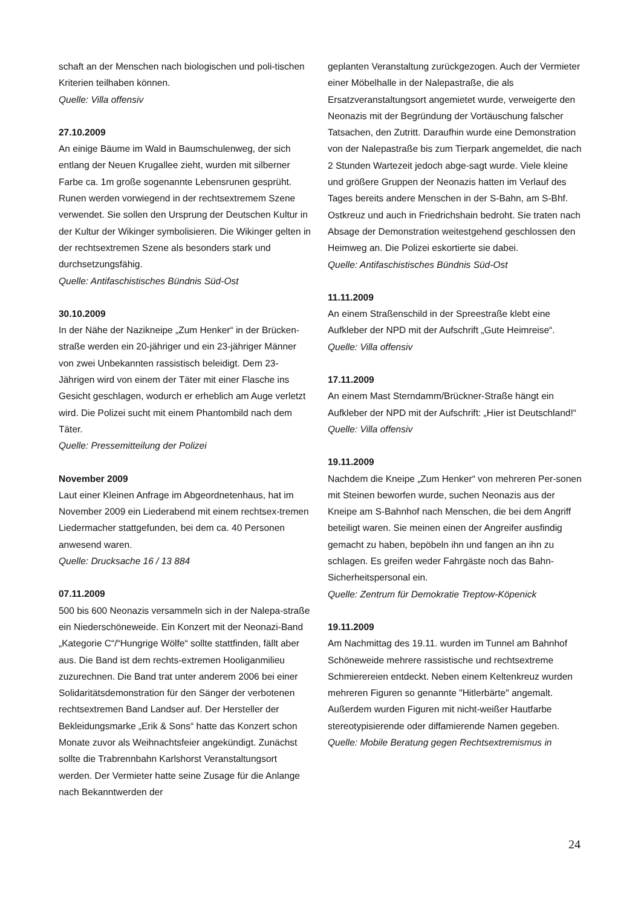schaft an der Menschen nach biologischen und poli-tischen Kriterien teilhaben können.
Quelle: Villa offensiv
27.10.2009
An einige Bäume im Wald in Baumschulenweg, der sich entlang der Neuen Krugallee zieht, wurden mit silberner Farbe ca. 1m große sogenannte Lebensrunen gesprüht. Runen werden vorwiegend in der rechtsextremem Szene verwendet. Sie sollen den Ursprung der Deutschen Kultur in der Kultur der Wikinger symbolisieren. Die Wikinger gelten in der rechtsextremen Szene als besonders stark und durchsetzungsfähig.
Quelle: Antifaschistisches Bündnis Süd-Ost
30.10.2009
In der Nähe der Nazikneipe „Zum Henker“ in der Brücken-straße werden ein 20-jähriger und ein 23-jähriger Männer von zwei Unbekannten rassistisch beleidigt. Dem 23-Jährigen wird von einem der Täter mit einer Flasche ins Gesicht geschlagen, wodurch er erheblich am Auge verletzt wird. Die Polizei sucht mit einem Phantombild nach dem Täter.
Quelle: Pressemitteilung der Polizei
November 2009
Laut einer Kleinen Anfrage im Abgeordnetenhaus, hat im November 2009 ein Liederabend mit einem rechtsex-tremen Liedermacher stattgefunden, bei dem ca. 40 Personen anwesend waren.
Quelle: Drucksache 16 / 13 884
07.11.2009
500 bis 600 Neonazis versammeln sich in der Nalepa-straße ein Niederschöneweide. Ein Konzert mit der Neonazi-Band „Kategorie C“/“Hungrige Wölfe“ sollte stattfinden, fällt aber aus. Die Band ist dem rechts-extremen Hooliganmilieu zuzurechnen. Die Band trat unter anderem 2006 bei einer Solidaritätsdemonstration für den Sänger der verbotenen rechtsextremen Band Landser auf. Der Hersteller der Bekleidungsmarke „Erik & Sons“ hatte das Konzert schon Monate zuvor als Weihnachtsfeier angekündigt. Zunächst sollte die Trabrennbahn Karlshorst Veranstaltungsort werden. Der Vermieter hatte seine Zusage für die Anlange nach Bekanntwerden der
geplanten Veranstaltung zurückgezogen. Auch der Vermieter einer Möbelhalle in der Nalepastraße, die als Ersatzveranstaltungsort angemietet wurde, verweigerte den Neonazis mit der Begründung der Vortäuschung falscher Tatsachen, den Zutritt. Daraufhin wurde eine Demonstration von der Nalepastraße bis zum Tierpark angemeldet, die nach 2 Stunden Wartezeit jedoch abge-sagt wurde. Viele kleine und größere Gruppen der Neonazis hatten im Verlauf des Tages bereits andere Menschen in der S-Bahn, am S-Bhf. Ostkreuz und auch in Friedrichshain bedroht. Sie traten nach Absage der Demonstration weitestgehend geschlossen den Heimweg an. Die Polizei eskortierte sie dabei.
Quelle: Antifaschistisches Bündnis Süd-Ost
11.11.2009
An einem Straßenschild in der Spreestraße klebt eine Aufkleber der NPD mit der Aufschrift „Gute Heimreise“.
Quelle: Villa offensiv
17.11.2009
An einem Mast Sterndamm/Brückner-Straße hängt ein Aufkleber der NPD mit der Aufschrift: „Hier ist Deutschland!“Quelle: Villa offensiv
19.11.2009
Nachdem die Kneipe „Zum Henker“ von mehreren Per-sonen mit Steinen beworfen wurde, suchen Neonazis aus der Kneipe am S-Bahnhof nach Menschen, die bei dem Angriff beteiligt waren. Sie meinen einen der Angreifer ausfindig gemacht zu haben, bepöbeln ihn und fangen an ihn zu schlagen. Es greifen weder Fahrgäste noch das Bahn-Sicherheitspersonal ein.
Quelle: Zentrum für Demokratie Treptow-Köpenick
19.11.2009
Am Nachmittag des 19.11. wurden im Tunnel am Bahnhof Schöneweide mehrere rassistische und rechtsextreme Schmierereien entdeckt. Neben einem Keltenkreuz wurden mehreren Figuren so genannte "Hitlerbärte" angemalt. Außerdem wurden Figuren mit nicht-weißer Hautfarbe stereotypisierende oder diffamierende Namen gegeben.
Quelle: Mobile Beratung gegen Rechtsextremismus in
24